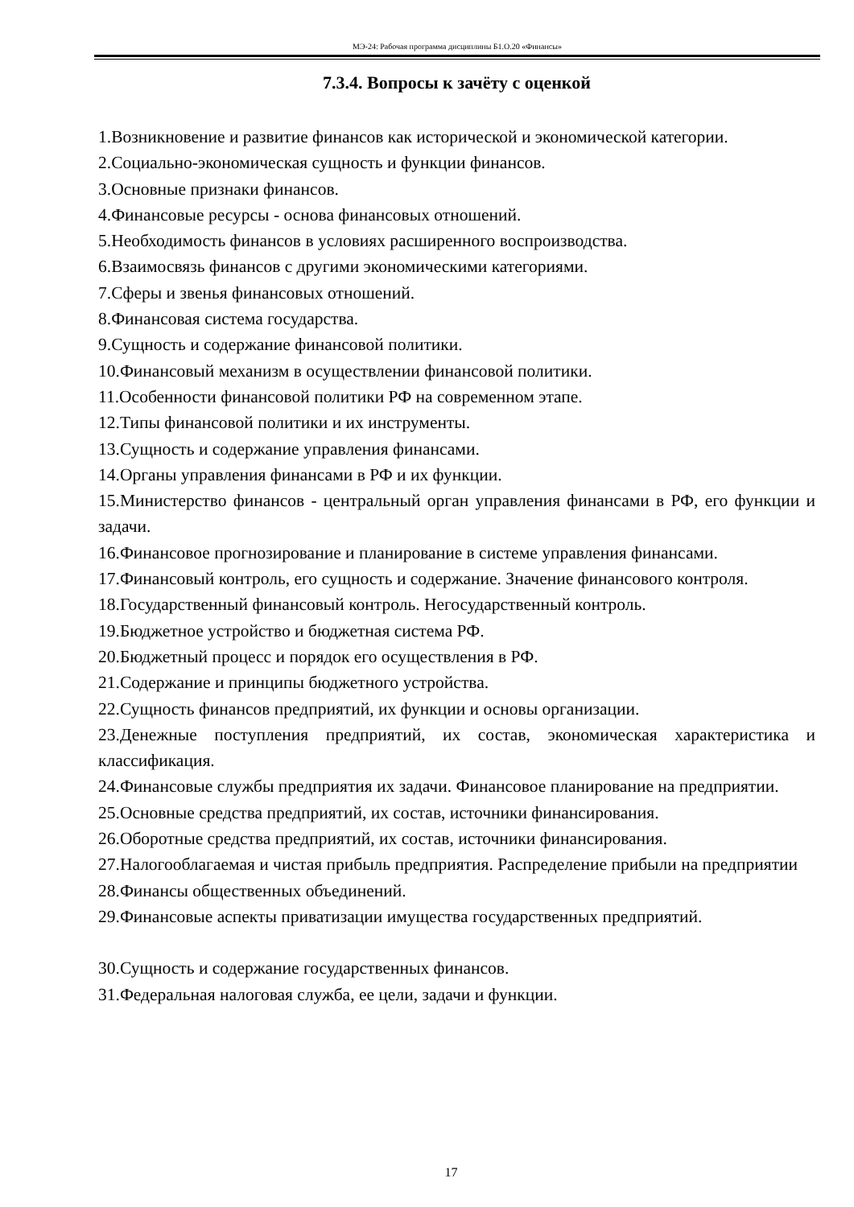МЭ-24: Рабочая программа дисциплины Б1.О.20 «Финансы»
7.3.4. Вопросы к зачёту с оценкой
1.Возникновение и развитие финансов как исторической и экономической категории.
2.Социально-экономическая сущность и функции финансов.
3.Основные признаки финансов.
4.Финансовые ресурсы - основа финансовых отношений.
5.Необходимость финансов в условиях расширенного воспроизводства.
6.Взаимосвязь финансов с другими экономическими категориями.
7.Сферы и звенья финансовых отношений.
8.Финансовая система государства.
9.Сущность и содержание финансовой политики.
10.Финансовый механизм в осуществлении финансовой политики.
11.Особенности финансовой политики РФ на современном этапе.
12.Типы финансовой политики и их инструменты.
13.Сущность и содержание управления финансами.
14.Органы управления финансами в РФ и их функции.
15.Министерство финансов - центральный орган управления финансами в РФ, его функции и задачи.
16.Финансовое прогнозирование и планирование в системе управления финансами.
17.Финансовый контроль, его сущность и содержание. Значение финансового контроля.
18.Государственный финансовый контроль. Негосударственный контроль.
19.Бюджетное устройство и бюджетная система РФ.
20.Бюджетный процесс и порядок его осуществления в РФ.
21.Содержание и принципы бюджетного устройства.
22.Сущность финансов предприятий, их функции и основы организации.
23.Денежные поступления предприятий, их состав, экономическая характеристика и классификация.
24.Финансовые службы предприятия их задачи. Финансовое планирование на предприятии.
25.Основные средства предприятий, их состав, источники финансирования.
26.Оборотные средства предприятий, их состав, источники финансирования.
27.Налогооблагаемая и чистая прибыль предприятия. Распределение прибыли на предприятии
28.Финансы общественных объединений.
29.Финансовые аспекты приватизации имущества государственных предприятий.
30.Сущность и содержание государственных финансов.
31.Федеральная налоговая служба, ее цели, задачи и функции.
17